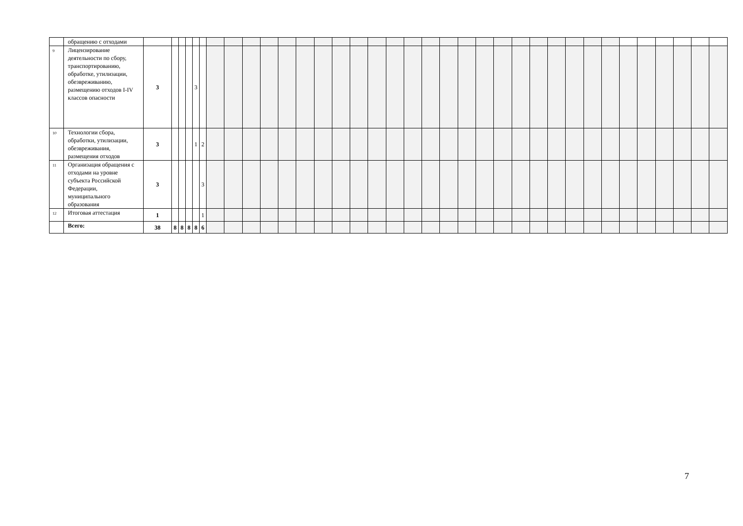| | обращению с отходами | | | | | | | | | | | | | | | | | | | | | | | | | | | | | | | | | | | |
| 9 | Лицензирование деятельности по сбору, транспортированию, обработке, утилизации, обезвреживанию, размещению отходов I-IV классов опасности | 3 | | | | 3 | | | | | | | | | | | | | | | | | | | | | | | | | | | | | | |
| 10 | Технологии сбора, обработки, утилизации, обезвреживания, размещения отходов | 3 | | | | 1 | 2 | | | | | | | | | | | | | | | | | | | | | | | | | | | | | |
| 11 | Организация обращения с отходами на уровне субъекта Российской Федерации, муниципального образования | 3 | | | | | 3 | | | | | | | | | | | | | | | | | | | | | | | | | | | | | |
| 12 | Итоговая аттестация | 1 | | | | | 1 | | | | | | | | | | | | | | | | | | | | | | | | | | | | | |
| | Всего: | 38 | 8 | 8 | 8 | 8 | 6 | | | | | | | | | | | | | | | | | | | | | | | | | | | | | |
7